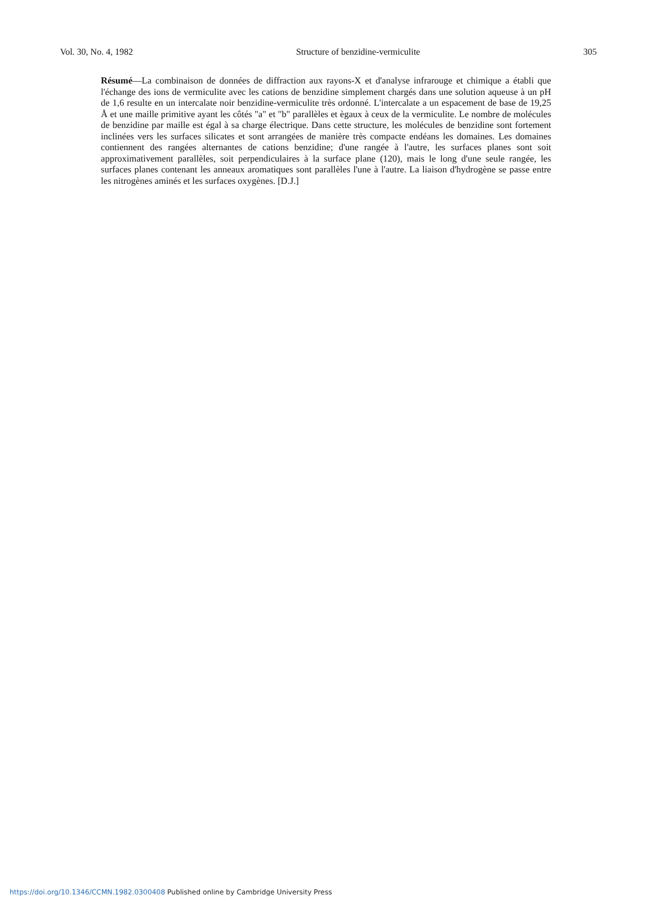Vol. 30, No. 4, 1982 Structure of benzidine-vermiculite 305
Résumé—La combinaison de données de diffraction aux rayons-X et d'analyse infrarouge et chimique a établi que l'échange des ions de vermiculite avec les cations de benzidine simplement chargés dans une solution aqueuse à un pH de 1,6 resulte en un intercalate noir benzidine-vermiculite très ordonné. L'intercalate a un espacement de base de 19,25 Å et une maille primitive ayant les côtés "a" et "b" parallèles et ègaux à ceux de la vermiculite. Le nombre de molécules de benzidine par maille est égal à sa charge électrique. Dans cette structure, les molécules de benzidine sont fortement inclinées vers les surfaces silicates et sont arrangées de manière très compacte endéans les domaines. Les domaines contiennent des rangées alternantes de cations benzidine; d'une rangée à l'autre, les surfaces planes sont soit approximativement parallèles, soit perpendiculaires à la surface plane (120), mais le long d'une seule rangée, les surfaces planes contenant les anneaux aromatiques sont parallèles l'une à l'autre. La liaison d'hydrogène se passe entre les nitrogènes aminés et les surfaces oxygènes. [D.J.]
https://doi.org/10.1346/CCMN.1982.0300408 Published online by Cambridge University Press